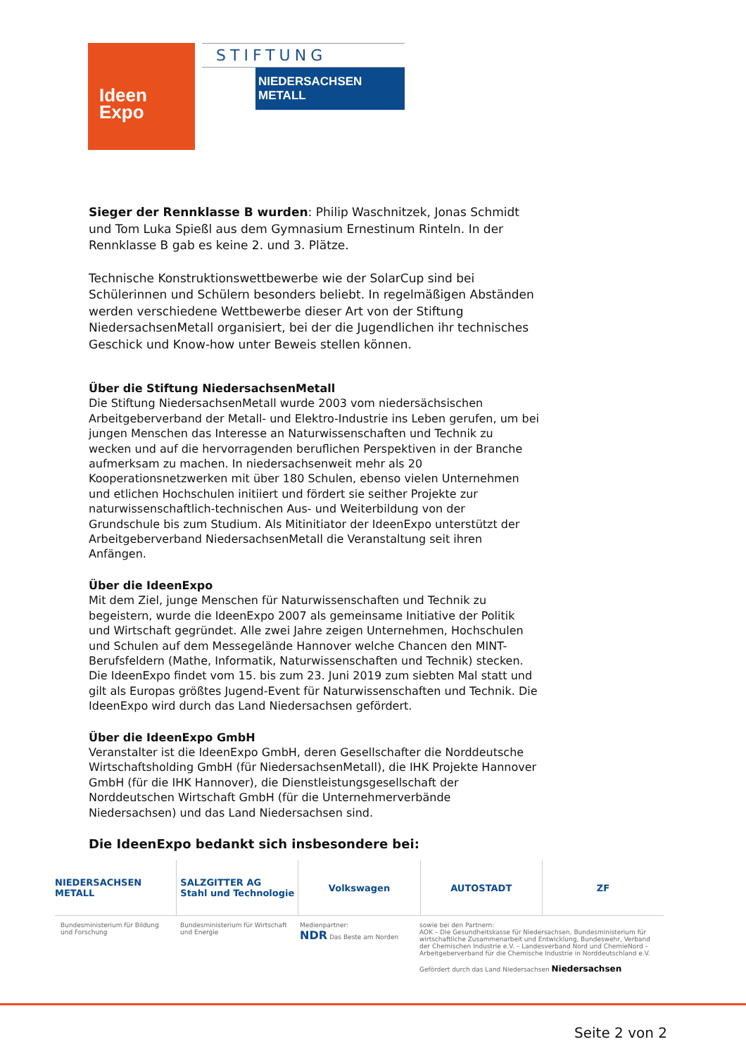Ideen
Expo
STIFTUNG
NIEDERSACHSEN METALL
Sieger der Rennklasse B wurden: Philip Waschnitzek, Jonas Schmidt und Tom Luka Spießl aus dem Gymnasium Ernestinum Rinteln. In der Rennklasse B gab es keine 2. und 3. Plätze.
Technische Konstruktionswettbewerbe wie der SolarCup sind bei Schülerinnen und Schülern besonders beliebt. In regelmäßigen Abständen werden verschiedene Wettbewerbe dieser Art von der Stiftung NiedersachsenMetall organisiert, bei der die Jugendlichen ihr technisches Geschick und Know-how unter Beweis stellen können.
Über die Stiftung NiedersachsenMetall
Die Stiftung NiedersachsenMetall wurde 2003 vom niedersächsischen Arbeitgeberverband der Metall- und Elektro-Industrie ins Leben gerufen, um bei jungen Menschen das Interesse an Naturwissenschaften und Technik zu wecken und auf die hervorragenden beruflichen Perspektiven in der Branche aufmerksam zu machen. In niedersachsenweit mehr als 20 Kooperationsnetzwerken mit über 180 Schulen, ebenso vielen Unternehmen und etlichen Hochschulen initiiert und fördert sie seither Projekte zur naturwissenschaftlich-technischen Aus- und Weiterbildung von der Grundschule bis zum Studium. Als Mitinitiator der IdeenExpo unterstützt der Arbeitgeberverband NiedersachsenMetall die Veranstaltung seit ihren Anfängen.
Über die IdeenExpo
Mit dem Ziel, junge Menschen für Naturwissenschaften und Technik zu begeistern, wurde die IdeenExpo 2007 als gemeinsame Initiative der Politik und Wirtschaft gegründet. Alle zwei Jahre zeigen Unternehmen, Hochschulen und Schulen auf dem Messegelände Hannover welche Chancen den MINT-Berufsfeldern (Mathe, Informatik, Naturwissenschaften und Technik) stecken. Die IdeenExpo findet vom 15. bis zum 23. Juni 2019 zum siebten Mal statt und gilt als Europas größtes Jugend-Event für Naturwissenschaften und Technik. Die IdeenExpo wird durch das Land Niedersachsen gefördert.
Über die IdeenExpo GmbH
Veranstalter ist die IdeenExpo GmbH, deren Gesellschafter die Norddeutsche Wirtschaftsholding GmbH (für NiedersachsenMetall), die IHK Projekte Hannover GmbH (für die IHK Hannover), die Dienstleistungsgesellschaft der Norddeutschen Wirtschaft GmbH (für die Unternehmerverbände Niedersachsen) und das Land Niedersachsen sind.
Die IdeenExpo bedankt sich insbesondere bei:
NIEDERSACHSEN METALL SALZGITTER AG
Stahl und Technologie
Volkswagen AUTOSTADT ZF
Bundesministerium für Bildung und Forschung
Bundesministerium für Wirtschaft und Energie
Medienpartner:
NDR Das Beste am Norden
sowie bei den Partnern:
AOK – Die Gesundheitskasse für Niedersachsen, Bundesministerium für wirtschaftliche Zusammenarbeit und Entwicklung, Bundeswehr, Verband der Chemischen Industrie e.V. – Landesverband Nord und ChemieNord – Arbeitgeberverband für die Chemische Industrie in Norddeutschland e.V.
Gefördert durch das Land Niedersachsen Niedersachsen
Seite 2 von 2